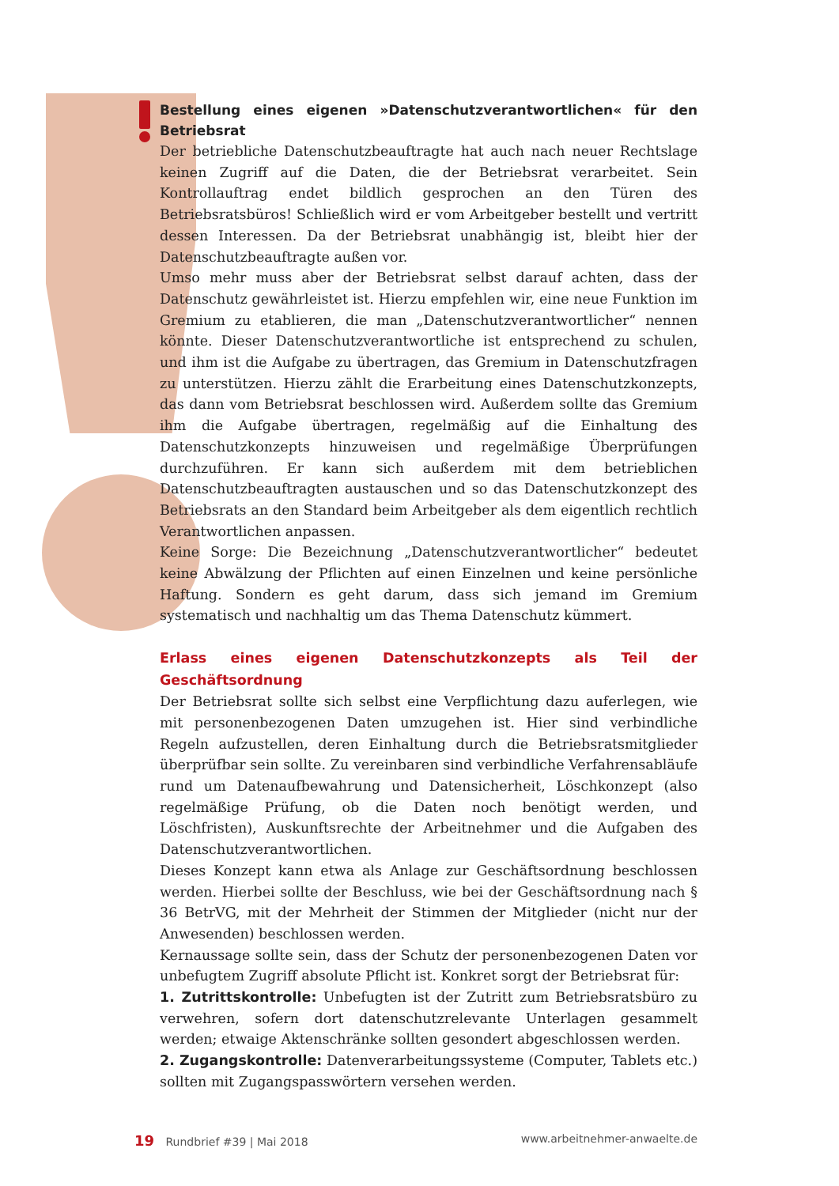Bestellung eines eigenen »Datenschutzverantwortlichen« für den Betriebsrat
Der betriebliche Datenschutzbeauftragte hat auch nach neuer Rechtslage keinen Zugriff auf die Daten, die der Betriebsrat verarbeitet. Sein Kontrollauftrag endet bildlich gesprochen an den Türen des Betriebsratsbüros! Schließlich wird er vom Arbeitgeber bestellt und vertritt dessen Interessen. Da der Betriebsrat unabhängig ist, bleibt hier der Datenschutzbeauftragte außen vor.
Umso mehr muss aber der Betriebsrat selbst darauf achten, dass der Datenschutz gewährleistet ist. Hierzu empfehlen wir, eine neue Funktion im Gremium zu etablieren, die man „Datenschutzverantwortlicher“ nennen könnte. Dieser Datenschutzverantwortliche ist entsprechend zu schulen, und ihm ist die Aufgabe zu übertragen, das Gremium in Datenschutzfragen zu unterstützen. Hierzu zählt die Erarbeitung eines Datenschutzkonzepts, das dann vom Betriebsrat beschlossen wird. Außerdem sollte das Gremium ihm die Aufgabe übertragen, regelmäßig auf die Einhaltung des Datenschutzkonzepts hinzuweisen und regelmäßige Überprüfungen durchzuführen. Er kann sich außerdem mit dem betrieblichen Datenschutzbeauftragten austauschen und so das Datenschutzkonzept des Betriebsrats an den Standard beim Arbeitgeber als dem eigentlich rechtlich Verantwortlichen anpassen.
Keine Sorge: Die Bezeichnung „Datenschutzverantwortlicher“ bedeutet keine Abwälzung der Pflichten auf einen Einzelnen und keine persönliche Haftung. Sondern es geht darum, dass sich jemand im Gremium systematisch und nachhaltig um das Thema Datenschutz kümmert.
Erlass eines eigenen Datenschutzkonzepts als Teil der Geschäftsordnung
Der Betriebsrat sollte sich selbst eine Verpflichtung dazu auferlegen, wie mit personenbezogenen Daten umzugehen ist. Hier sind verbindliche Regeln aufzustellen, deren Einhaltung durch die Betriebsratsmitglieder überprüfbar sein sollte. Zu vereinbaren sind verbindliche Verfahrensabläufe rund um Datenaufbewahrung und Datensicherheit, Löschkonzept (also regelmäßige Prüfung, ob die Daten noch benötigt werden, und Löschfristen), Auskunftsrechte der Arbeitnehmer und die Aufgaben des Datenschutzverantwortlichen.
Dieses Konzept kann etwa als Anlage zur Geschäftsordnung beschlossen werden. Hierbei sollte der Beschluss, wie bei der Geschäftsordnung nach § 36 BetrVG, mit der Mehrheit der Stimmen der Mitglieder (nicht nur der Anwesenden) beschlossen werden.
Kernaussage sollte sein, dass der Schutz der personenbezogenen Daten vor unbefugtem Zugriff absolute Pflicht ist. Konkret sorgt der Betriebsrat für:
1. Zutrittskontrolle: Unbefugten ist der Zutritt zum Betriebsratsbüro zu verwehren, sofern dort datenschutzrelevante Unterlagen gesammelt werden; etwaige Aktenschränke sollten gesondert abgeschlossen werden.
2. Zugangskontrolle: Datenverarbeitungssysteme (Computer, Tablets etc.) sollten mit Zugangspasswörtern versehen werden.
19 Rundbrief #39 | Mai 2018 www.arbeitnehmer-anwaelte.de